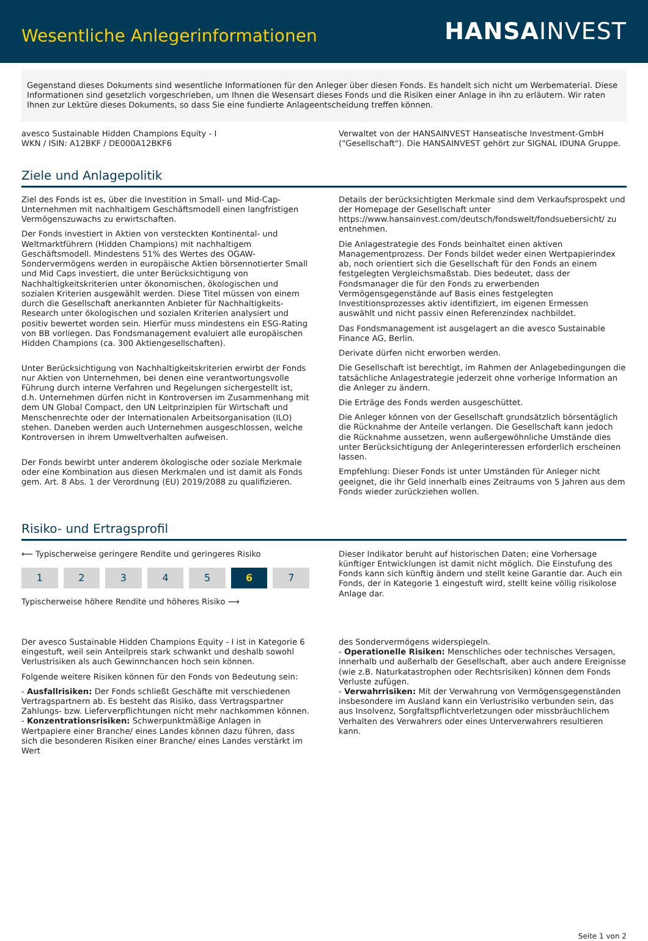Wesentliche Anlegerinformationen
HANSA INVEST
Gegenstand dieses Dokuments sind wesentliche Informationen für den Anleger über diesen Fonds. Es handelt sich nicht um Werbematerial. Diese Informationen sind gesetzlich vorgeschrieben, um Ihnen die Wesensart dieses Fonds und die Risiken einer Anlage in ihn zu erläutern. Wir raten Ihnen zur Lektüre dieses Dokuments, so dass Sie eine fundierte Anlageentscheidung treffen können.
avesco Sustainable Hidden Champions Equity - I
WKN / ISIN: A12BKF / DE000A12BKF6
Verwaltet von der HANSAINVEST Hanseatische Investment-GmbH ("Gesellschaft"). Die HANSAINVEST gehört zur SIGNAL IDUNA Gruppe.
Ziele und Anlagepolitik
Ziel des Fonds ist es, über die Investition in Small- und Mid-Cap-Unternehmen mit nachhaltigem Geschäftsmodell einen langfristigen Vermögenszuwachs zu erwirtschaften.
Der Fonds investiert in Aktien von versteckten Kontinental- und Weltmarktführern (Hidden Champions) mit nachhaltigem Geschäftsmodell. Mindestens 51% des Wertes des OGAW-Sondervermögens werden in europäische Aktien börsennotierter Small und Mid Caps investiert, die unter Berücksichtigung von Nachhaltigkeitskriterien unter ökonomischen, ökologischen und sozialen Kriterien ausgewählt werden. Diese Titel müssen von einem durch die Gesellschaft anerkannten Anbieter für Nachhaltigkeits-Research unter ökologischen und sozialen Kriterien analysiert und positiv bewertet worden sein. Hierfür muss mindestens ein ESG-Rating von BB vorliegen. Das Fondsmanagement evaluiert alle europäischen Hidden Champions (ca. 300 Aktiengesellschaften).
Unter Berücksichtigung von Nachhaltigkeitskriterien erwirbt der Fonds nur Aktien von Unternehmen, bei denen eine verantwortungsvolle Führung durch interne Verfahren und Regelungen sichergestellt ist, d.h. Unternehmen dürfen nicht in Kontroversen im Zusammenhang mit dem UN Global Compact, den UN Leitprinzipien für Wirtschaft und Menschenrechte oder der Internationalen Arbeitsorganisation (ILO) stehen. Daneben werden auch Unternehmen ausgeschlossen, welche Kontroversen in ihrem Umweltverhalten aufweisen.
Der Fonds bewirbt unter anderem ökologische oder soziale Merkmale oder eine Kombination aus diesen Merkmalen und ist damit als Fonds gem. Art. 8 Abs. 1 der Verordnung (EU) 2019/2088 zu qualifizieren.
Details der berücksichtigten Merkmale sind dem Verkaufsprospekt und der Homepage der Gesellschaft unter https://www.hansainvest.com/deutsch/fondswelt/fondsuebersicht/ zu entnehmen.
Die Anlagestrategie des Fonds beinhaltet einen aktiven Managementprozess. Der Fonds bildet weder einen Wertpapierindex ab, noch orientiert sich die Gesellschaft für den Fonds an einem festgelegten Vergleichsmaßstab. Dies bedeutet, dass der Fondsmanager die für den Fonds zu erwerbenden Vermögensgegenstände auf Basis eines festgelegten Investitionsprozesses aktiv identifiziert, im eigenen Ermessen auswählt und nicht passiv einen Referenzindex nachbildet.
Das Fondsmanagement ist ausgelagert an die avesco Sustainable Finance AG, Berlin.
Derivate dürfen nicht erworben werden.
Die Gesellschaft ist berechtigt, im Rahmen der Anlagebedingungen die tatsächliche Anlagestrategie jederzeit ohne vorherige Information an die Anleger zu ändern.
Die Erträge des Fonds werden ausgeschüttet.
Die Anleger können von der Gesellschaft grundsätzlich börsentäglich die Rücknahme der Anteile verlangen. Die Gesellschaft kann jedoch die Rücknahme aussetzen, wenn außergewöhnliche Umstände dies unter Berücksichtigung der Anlegerinteressen erforderlich erscheinen lassen.
Empfehlung: Dieser Fonds ist unter Umständen für Anleger nicht geeignet, die ihr Geld innerhalb eines Zeitraums von 5 Jahren aus dem Fonds wieder zurückziehen wollen.
Risiko- und Ertragsprofil
⟵ Typischerweise geringere Rendite und geringeres Risiko
1 2 3 4 5 6 7
Typischerweise höhere Rendite und höheres Risiko ⟶
Dieser Indikator beruht auf historischen Daten; eine Vorhersage künftiger Entwicklungen ist damit nicht möglich. Die Einstufung des Fonds kann sich künftig ändern und stellt keine Garantie dar. Auch ein Fonds, der in Kategorie 1 eingestuft wird, stellt keine völlig risikolose Anlage dar.
Der avesco Sustainable Hidden Champions Equity - I ist in Kategorie 6 eingestuft, weil sein Anteilpreis stark schwankt und deshalb sowohl Verlustrisiken als auch Gewinnchancen hoch sein können.
Folgende weitere Risiken können für den Fonds von Bedeutung sein:
- Ausfallrisiken: Der Fonds schließt Geschäfte mit verschiedenen Vertragspartnern ab. Es besteht das Risiko, dass Vertragspartner Zahlungs- bzw. Lieferverpflichtungen nicht mehr nachkommen können.
- Konzentrationsrisiken: Schwerpunktmäßige Anlagen in Wertpapiere einer Branche/ eines Landes können dazu führen, dass sich die besonderen Risiken einer Branche/ eines Landes verstärkt im Wert
des Sondervermögens widerspiegeln.
- Operationelle Risiken: Menschliches oder technisches Versagen, innerhalb und außerhalb der Gesellschaft, aber auch andere Ereignisse (wie z.B. Naturkatastrophen oder Rechtsrisiken) können dem Fonds Verluste zufügen.
- Verwahrrisiken: Mit der Verwahrung von Vermögensgegenständen insbesondere im Ausland kann ein Verlustrisiko verbunden sein, das aus Insolvenz, Sorgfaltspflichtverletzungen oder missbräuchlichem Verhalten des Verwahrers oder eines Unterverwahrers resultieren kann.
Seite 1 von 2